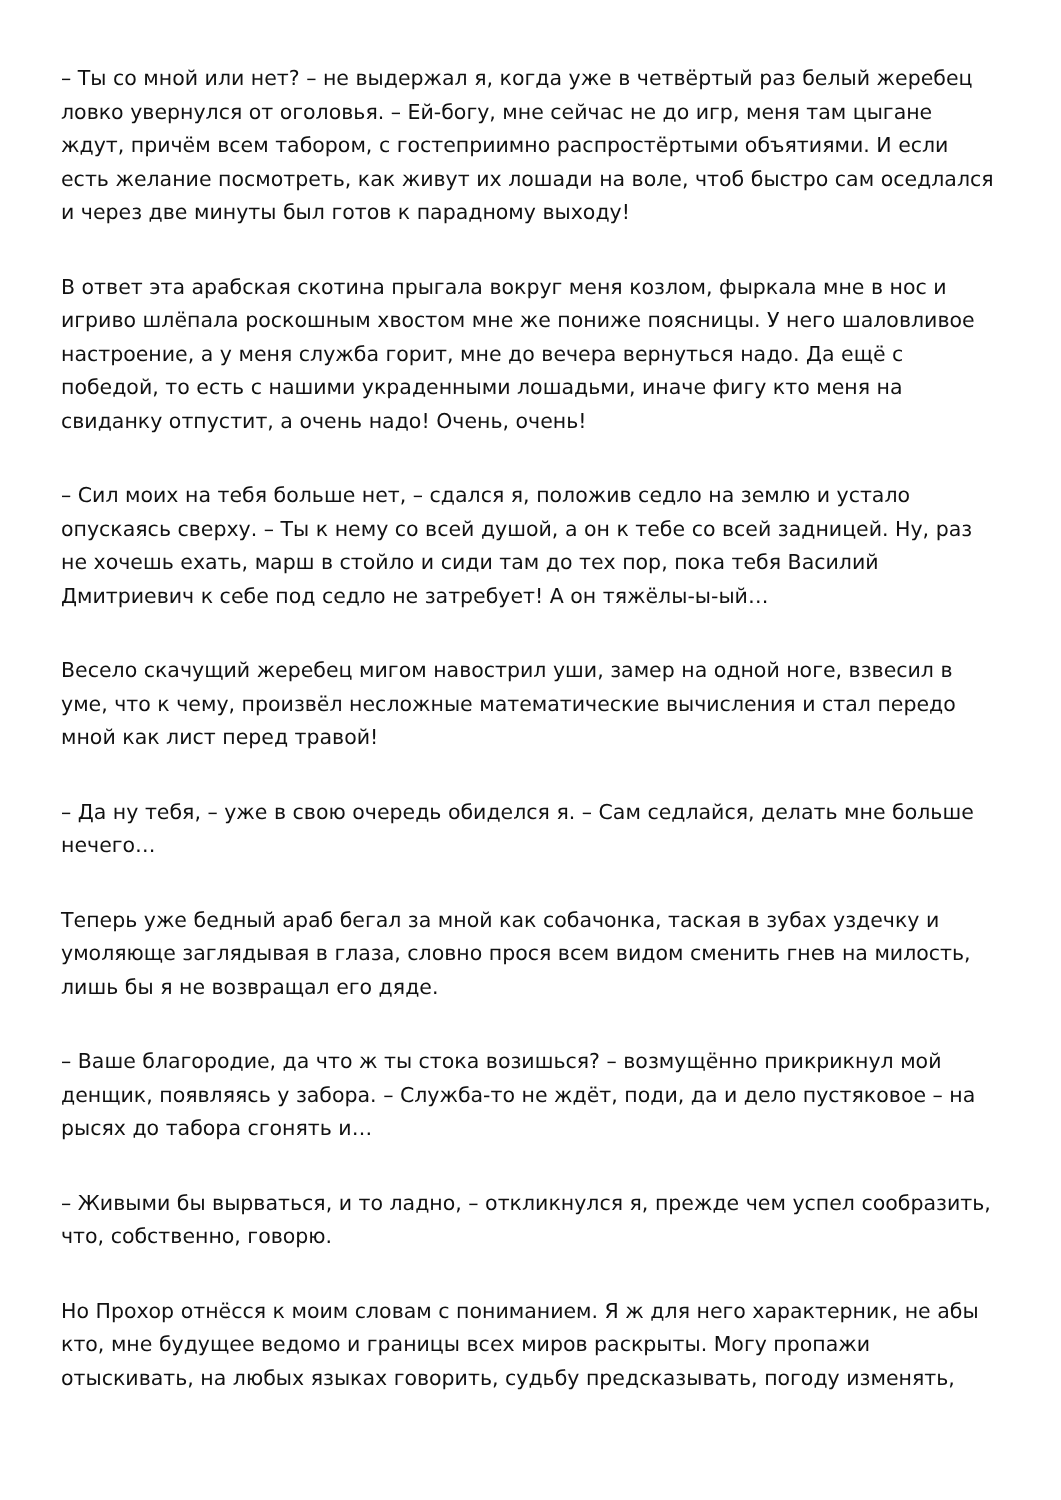– Ты со мной или нет? – не выдержал я, когда уже в четвёртый раз белый жеребец ловко увернулся от оголовья. – Ей-богу, мне сейчас не до игр, меня там цыгане ждут, причём всем табором, с гостеприимно распростёртыми объятиями. И если есть желание посмотреть, как живут их лошади на воле, чтоб быстро сам оседлался и через две минуты был готов к парадному выходу!
В ответ эта арабская скотина прыгала вокруг меня козлом, фыркала мне в нос и игриво шлёпала роскошным хвостом мне же пониже поясницы. У него шаловливое настроение, а у меня служба горит, мне до вечера вернуться надо. Да ещё с победой, то есть с нашими украденными лошадьми, иначе фигу кто меня на свиданку отпустит, а очень надо! Очень, очень!
– Сил моих на тебя больше нет, – сдался я, положив седло на землю и устало опускаясь сверху. – Ты к нему со всей душой, а он к тебе со всей задницей. Ну, раз не хочешь ехать, марш в стойло и сиди там до тех пор, пока тебя Василий Дмитриевич к себе под седло не затребует! А он тяжёлы-ы-ый…
Весело скачущий жеребец мигом навострил уши, замер на одной ноге, взвесил в уме, что к чему, произвёл несложные математические вычисления и стал передо мной как лист перед травой!
– Да ну тебя, – уже в свою очередь обиделся я. – Сам седлайся, делать мне больше нечего…
Теперь уже бедный араб бегал за мной как собачонка, таская в зубах уздечку и умоляюще заглядывая в глаза, словно прося всем видом сменить гнев на милость, лишь бы я не возвращал его дяде.
– Ваше благородие, да что ж ты стока возишься? – возмущённо прикрикнул мой денщик, появляясь у забора. – Служба-то не ждёт, поди, да и дело пустяковое – на рысях до табора сгонять и…
– Живыми бы вырваться, и то ладно, – откликнулся я, прежде чем успел сообразить, что, собственно, говорю.
Но Прохор отнёсся к моим словам с пониманием. Я ж для него характерник, не абы кто, мне будущее ведомо и границы всех миров раскрыты. Могу пропажи отыскивать, на любых языках говорить, судьбу предсказывать, погоду изменять,